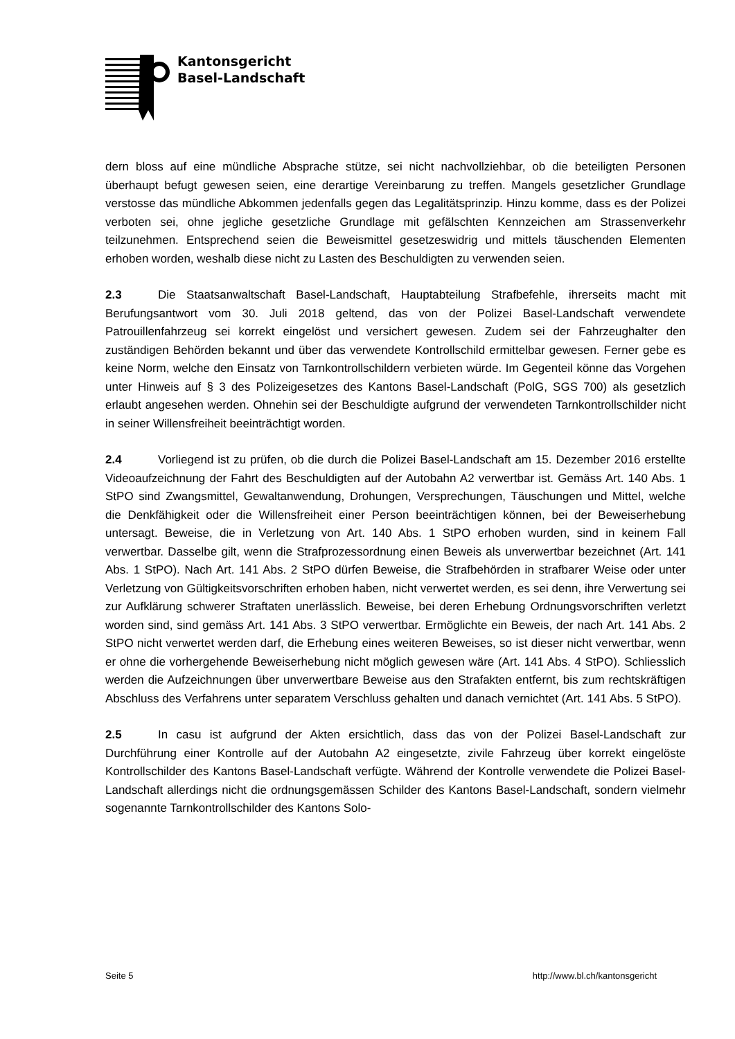Kantonsgericht
Basel-Landschaft
dern bloss auf eine mündliche Absprache stütze, sei nicht nachvollziehbar, ob die beteiligten Personen überhaupt befugt gewesen seien, eine derartige Vereinbarung zu treffen. Mangels gesetzlicher Grundlage verstosse das mündliche Abkommen jedenfalls gegen das Legalitäts­prinzip. Hinzu komme, dass es der Polizei verboten sei, ohne jegliche gesetzliche Grundlage mit gefälschten Kennzeichen am Strassenverkehr teilzunehmen. Entsprechend seien die Be­weismittel gesetzeswidrig und mittels täuschenden Elementen erhoben worden, weshalb diese nicht zu Lasten des Beschuldigten zu verwenden seien.
2.3 Die Staatsanwaltschaft Basel-Landschaft, Hauptabteilung Strafbefehle, ihrerseits macht mit Berufungsantwort vom 30. Juli 2018 geltend, das von der Polizei Basel-Landschaft verwendete Patrouillenfahrzeug sei korrekt eingelöst und versichert gewesen. Zudem sei der Fahrzeughalter den zuständigen Behörden bekannt und über das verwendete Kontrollschild ermittelbar gewesen. Ferner gebe es keine Norm, welche den Einsatz von Tarnkontrollschildern verbieten würde. Im Gegenteil könne das Vorgehen unter Hinweis auf § 3 des Polizeigesetzes des Kantons Basel-Landschaft (PolG, SGS 700) als gesetzlich erlaubt angesehen werden. Oh­nehin sei der Beschuldigte aufgrund der verwendeten Tarnkontrollschilder nicht in seiner Wil­lensfreiheit beeinträchtigt worden.
2.4 Vorliegend ist zu prüfen, ob die durch die Polizei Basel-Landschaft am 15. Dezember 2016 erstellte Videoaufzeichnung der Fahrt des Beschuldigten auf der Autobahn A2 verwertbar ist. Gemäss Art. 140 Abs. 1 StPO sind Zwangsmittel, Gewaltanwendung, Drohungen, Verspre­chungen, Täuschungen und Mittel, welche die Denkfähigkeit oder die Willensfreiheit einer Per­son beeinträchtigen können, bei der Beweiserhebung untersagt. Beweise, die in Verletzung von Art. 140 Abs. 1 StPO erhoben wurden, sind in keinem Fall verwertbar. Dasselbe gilt, wenn die Strafprozessordnung einen Beweis als unverwertbar bezeichnet (Art. 141 Abs. 1 StPO). Nach Art. 141 Abs. 2 StPO dürfen Beweise, die Strafbehörden in strafbarer Weise oder unter Verlet­zung von Gültigkeitsvorschriften erhoben haben, nicht verwertet werden, es sei denn, ihre Ver­wertung sei zur Aufklärung schwerer Straftaten unerlässlich. Beweise, bei deren Erhebung Ordnungsvorschriften verletzt worden sind, sind gemäss Art. 141 Abs. 3 StPO verwertbar. Er­möglichte ein Beweis, der nach Art. 141 Abs. 2 StPO nicht verwertet werden darf, die Erhebung eines weiteren Beweises, so ist dieser nicht verwertbar, wenn er ohne die vorhergehende Be­weiserhebung nicht möglich gewesen wäre (Art. 141 Abs. 4 StPO). Schliesslich werden die Aufzeichnungen über unverwertbare Beweise aus den Strafakten entfernt, bis zum rechtskräfti­gen Abschluss des Verfahrens unter separatem Verschluss gehalten und danach vernichtet (Art. 141 Abs. 5 StPO).
2.5 In casu ist aufgrund der Akten ersichtlich, dass das von der Polizei Basel-Landschaft zur Durchführung einer Kontrolle auf der Autobahn A2 eingesetzte, zivile Fahrzeug über korrekt eingelöste Kontrollschilder des Kantons Basel-Landschaft verfügte. Während der Kontrolle ver­wendete die Polizei Basel-Landschaft allerdings nicht die ordnungsgemässen Schilder des Kan­tons Basel-Landschaft, sondern vielmehr sogenannte Tarnkontrollschilder des Kantons Solo-
Seite 5 http://www.bl.ch/kantonsgericht